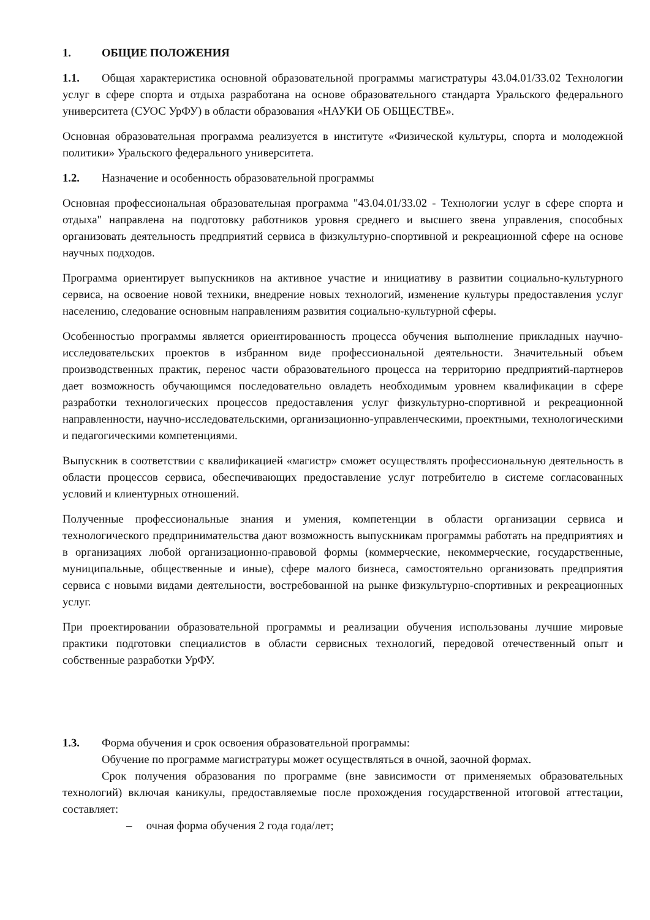1. ОБЩИЕ ПОЛОЖЕНИЯ
1.1. Общая характеристика основной образовательной программы магистратуры 43.04.01/33.02 Технологии услуг в сфере спорта и отдыха разработана на основе образовательного стандарта Уральского федерального университета (СУОС УрФУ) в области образования «НАУКИ ОБ ОБЩЕСТВЕ».
Основная образовательная программа реализуется в институте «Физической культуры, спорта и молодежной политики» Уральского федерального университета.
1.2. Назначение и особенность образовательной программы
Основная профессиональная образовательная программа "43.04.01/33.02 - Технологии услуг в сфере спорта и отдыха" направлена на подготовку работников уровня среднего и высшего звена управления, способных организовать деятельность предприятий сервиса в физкультурно-спортивной и рекреационной сфере на основе научных подходов.
Программа ориентирует выпускников на активное участие и инициативу в развитии социально-культурного сервиса, на освоение новой техники, внедрение новых технологий, изменение культуры предоставления услуг населению, следование основным направлениям развития социально-культурной сферы.
Особенностью программы является ориентированность процесса обучения выполнение прикладных научно-исследовательских проектов в избранном виде профессиональной деятельности. Значительный объем производственных практик, перенос части образовательного процесса на территорию предприятий-партнеров дает возможность обучающимся последовательно овладеть необходимым уровнем квалификации в сфере разработки технологических процессов предоставления услуг физкультурно-спортивной и рекреационной направленности, научно-исследовательскими, организационно-управленческими, проектными, технологическими и педагогическими компетенциями.
Выпускник в соответствии с квалификацией «магистр» сможет осуществлять профессиональную деятельность в области процессов сервиса, обеспечивающих предоставление услуг потребителю в системе согласованных условий и клиентурных отношений.
Полученные профессиональные знания и умения, компетенции в области организации сервиса и технологического предпринимательства дают возможность выпускникам программы работать на предприятиях и в организациях любой организационно-правовой формы (коммерческие, некоммерческие, государственные, муниципальные, общественные и иные), сфере малого бизнеса, самостоятельно организовать предприятия сервиса с новыми видами деятельности, востребованной на рынке физкультурно-спортивных и рекреационных услуг.
При проектировании образовательной программы и реализации обучения использованы лучшие мировые практики подготовки специалистов в области сервисных технологий, передовой отечественный опыт и собственные разработки УрФУ.
1.3. Форма обучения и срок освоения образовательной программы:
Обучение по программе магистратуры может осуществляться в очной, заочной формах.
Срок получения образования по программе (вне зависимости от применяемых образовательных технологий) включая каникулы, предоставляемые после прохождения государственной итоговой аттестации, составляет:
– очная форма обучения 2 года года/лет;